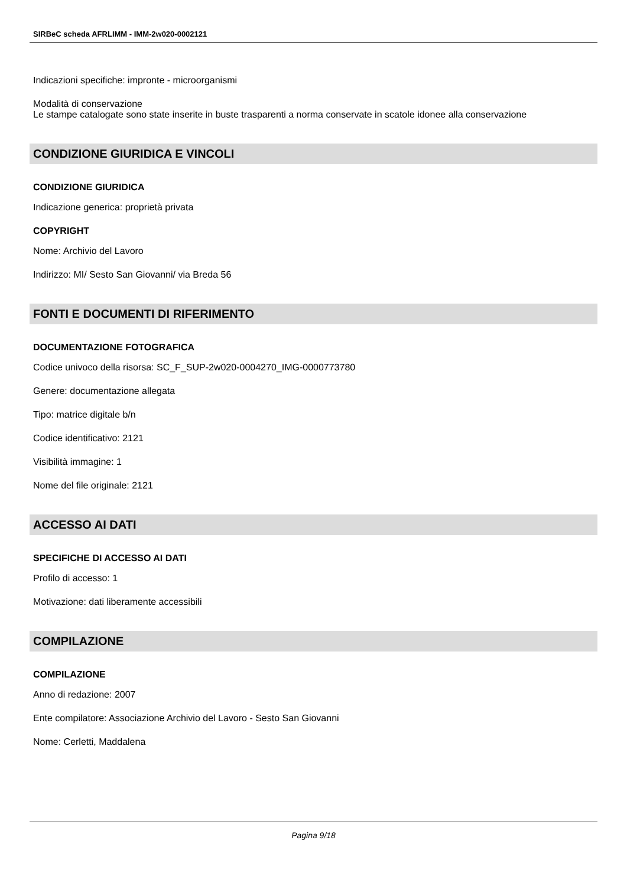SIRBeC scheda AFRLIMM - IMM-2w020-0002121
Indicazioni specifiche: impronte - microorganismi
Modalità di conservazione
Le stampe catalogate sono state inserite in buste trasparenti a norma conservate in scatole idonee alla conservazione
CONDIZIONE GIURIDICA E VINCOLI
CONDIZIONE GIURIDICA
Indicazione generica: proprietà privata
COPYRIGHT
Nome: Archivio del Lavoro
Indirizzo: MI/ Sesto San Giovanni/ via Breda 56
FONTI E DOCUMENTI DI RIFERIMENTO
DOCUMENTAZIONE FOTOGRAFICA
Codice univoco della risorsa: SC_F_SUP-2w020-0004270_IMG-0000773780
Genere: documentazione allegata
Tipo: matrice digitale b/n
Codice identificativo: 2121
Visibilità immagine: 1
Nome del file originale: 2121
ACCESSO AI DATI
SPECIFICHE DI ACCESSO AI DATI
Profilo di accesso: 1
Motivazione: dati liberamente accessibili
COMPILAZIONE
COMPILAZIONE
Anno di redazione: 2007
Ente compilatore: Associazione Archivio del Lavoro - Sesto San Giovanni
Nome: Cerletti, Maddalena
Pagina 9/18